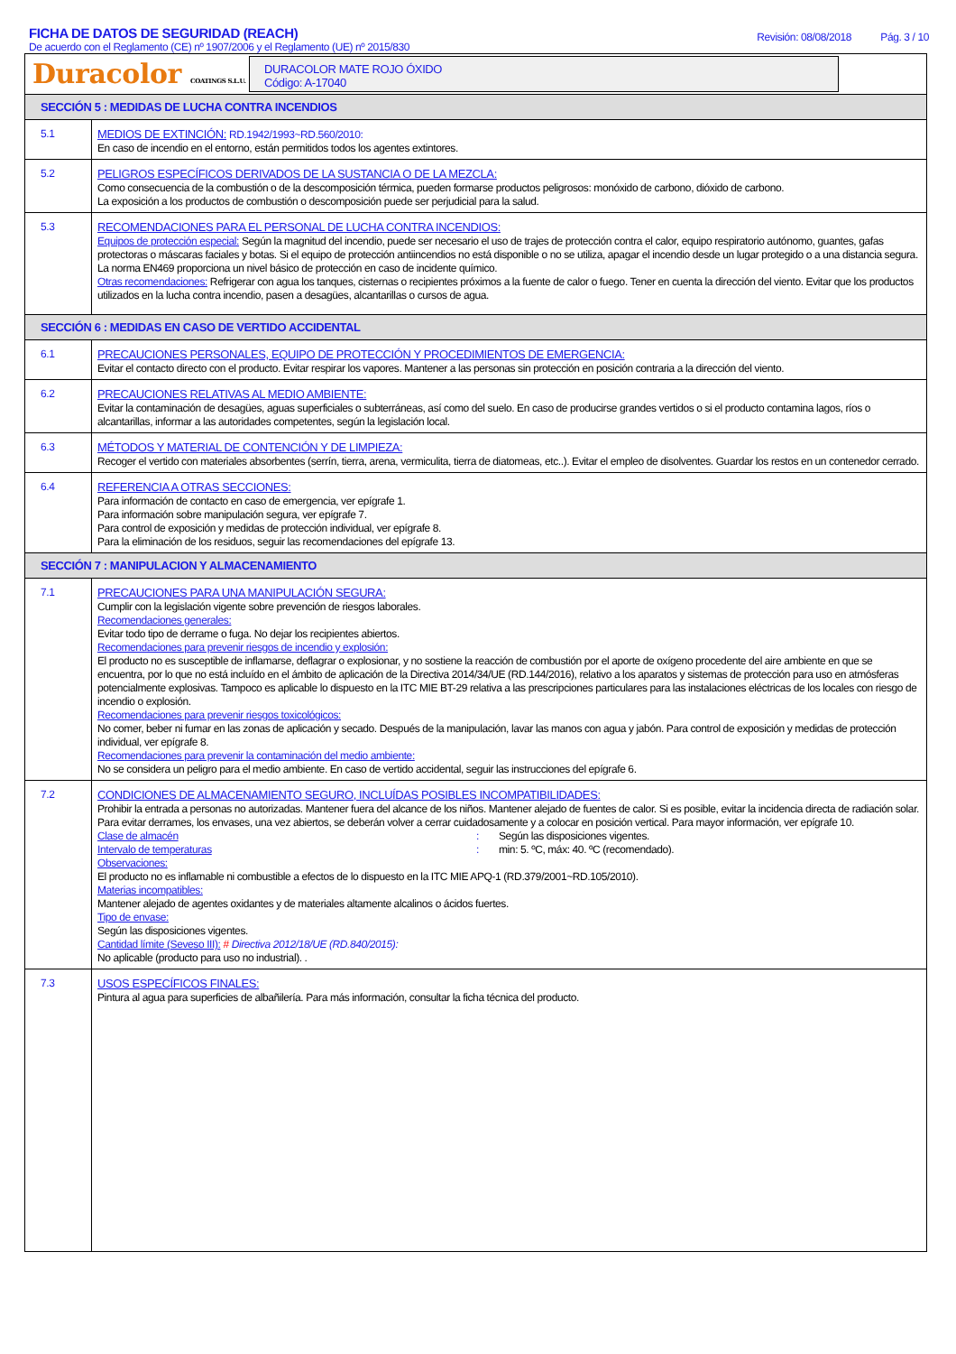FICHA DE DATOS DE SEGURIDAD (REACH)
De acuerdo con el Reglamento (CE) nº 1907/2006 y el Reglamento (UE) nº 2015/830
Revisión: 08/08/2018 Pág. 3 / 10
Duracolor COATINGS S.L.U.
DURACOLOR MATE ROJO ÓXIDO
Código: A-17040
| SECCIÓN 5 : MEDIDAS DE LUCHA CONTRA INCENDIOS | |
| --- | --- |
| 5.1 | MEDIOS DE EXTINCIÓN: RD.1942/1993~RD.560/2010: En caso de incendio en el entorno, están permitidos todos los agentes extintores. |
| 5.2 | PELIGROS ESPECÍFICOS DERIVADOS DE LA SUSTANCIA O DE LA MEZCLA: Como consecuencia de la combustión o de la descomposición térmica, pueden formarse productos peligrosos: monóxido de carbono, dióxido de carbono. La exposición a los productos de combustión o descomposición puede ser perjudicial para la salud. |
| 5.3 | RECOMENDACIONES PARA EL PERSONAL DE LUCHA CONTRA INCENDIOS: Equipos de protección especial: Según la magnitud del incendio, puede ser necesario el uso de trajes de protección contra el calor, equipo respiratorio autónomo, guantes, gafas protectoras o máscaras faciales y botas. Si el equipo de protección antiincendios no está disponible o no se utiliza, apagar el incendio desde un lugar protegido o a una distancia segura. La norma EN469 proporciona un nivel básico de protección en caso de incidente químico. Otras recomendaciones: Refrigerar con agua los tanques, cisternas o recipientes próximos a la fuente de calor o fuego. Tener en cuenta la dirección del viento. Evitar que los productos utilizados en la lucha contra incendio, pasen a desagües, alcantarillas o cursos de agua. |
| SECCIÓN 6 : MEDIDAS EN CASO DE VERTIDO ACCIDENTAL | |
| 6.1 | PRECAUCIONES PERSONALES, EQUIPO DE PROTECCIÓN Y PROCEDIMIENTOS DE EMERGENCIA: Evitar el contacto directo con el producto. Evitar respirar los vapores. Mantener a las personas sin protección en posición contraria a la dirección del viento. |
| 6.2 | PRECAUCIONES RELATIVAS AL MEDIO AMBIENTE: Evitar la contaminación de desagües, aguas superficiales o subterráneas, así como del suelo. En caso de producirse grandes vertidos o si el producto contamina lagos, ríos o alcantarillas, informar a las autoridades competentes, según la legislación local. |
| 6.3 | MÉTODOS Y MATERIAL DE CONTENCIÓN Y DE LIMPIEZA: Recoger el vertido con materiales absorbentes (serrín, tierra, arena, vermiculita, tierra de diatomeas, etc..). Evitar el empleo de disolventes. Guardar los restos en un contenedor cerrado. |
| 6.4 | REFERENCIA A OTRAS SECCIONES: Para información de contacto en caso de emergencia, ver epígrafe 1. Para información sobre manipulación segura, ver epígrafe 7. Para control de exposición y medidas de protección individual, ver epígrafe 8. Para la eliminación de los residuos, seguir las recomendaciones del epígrafe 13. |
| SECCIÓN 7 : MANIPULACION Y ALMACENAMIENTO | |
| 7.1 | PRECAUCIONES PARA UNA MANIPULACIÓN SEGURA: Cumplir con la legislación vigente sobre prevención de riesgos laborales. Recomendaciones generales: Evitar todo tipo de derrame o fuga. No dejar los recipientes abiertos. Recomendaciones para prevenir riesgos de incendio y explosión: El producto no es susceptible de inflamarse, deflagrar o explosionar, y no sostiene la reacción de combustión por el aporte de oxígeno procedente del aire ambiente en que se encuentra, por lo que no está incluído en el ámbito de aplicación de la Directiva 2014/34/UE (RD.144/2016), relativo a los aparatos y sistemas de protección para uso en atmósferas potencialmente explosivas. Tampoco es aplicable lo dispuesto en la ITC MIE BT-29 relativa a las prescripciones particulares para las instalaciones eléctricas de los locales con riesgo de incendio o explosión. Recomendaciones para prevenir riesgos toxicológicos: No comer, beber ni fumar en las zonas de aplicación y secado. Después de la manipulación, lavar las manos con agua y jabón. Para control de exposición y medidas de protección individual, ver epígrafe 8. Recomendaciones para prevenir la contaminación del medio ambiente: No se considera un peligro para el medio ambiente. En caso de vertido accidental, seguir las instrucciones del epígrafe 6. |
| 7.2 | CONDICIONES DE ALMACENAMIENTO SEGURO, INCLUÍDAS POSIBLES INCOMPATIBILIDADES: Prohibir la entrada a personas no autorizadas. Mantener fuera del alcance de los niños. Mantener alejado de fuentes de calor. Si es posible, evitar la incidencia directa de radiación solar. Para evitar derrames, los envases, una vez abiertos, se deberán volver a cerrar cuidadosamente y a colocar en posición vertical. Para mayor información, ver epígrafe 10. Clase de almacén : Según las disposiciones vigentes. Intervalo de temperaturas : min: 5. ºC, máx: 40. ºC (recomendado). Observaciones: El producto no es inflamable ni combustible a efectos de lo dispuesto en la ITC MIE APQ-1 (RD.379/2001~RD.105/2010). Materias incompatibles: Mantener alejado de agentes oxidantes y de materiales altamente alcalinos o ácidos fuertes. Tipo de envase: Según las disposiciones vigentes. Cantidad límite (Seveso III): # Directiva 2012/18/UE (RD.840/2015): No aplicable (producto para uso no industrial). . |
| 7.3 | USOS ESPECÍFICOS FINALES: Pintura al agua para superficies de albañilería. Para más información, consultar la ficha técnica del producto. |